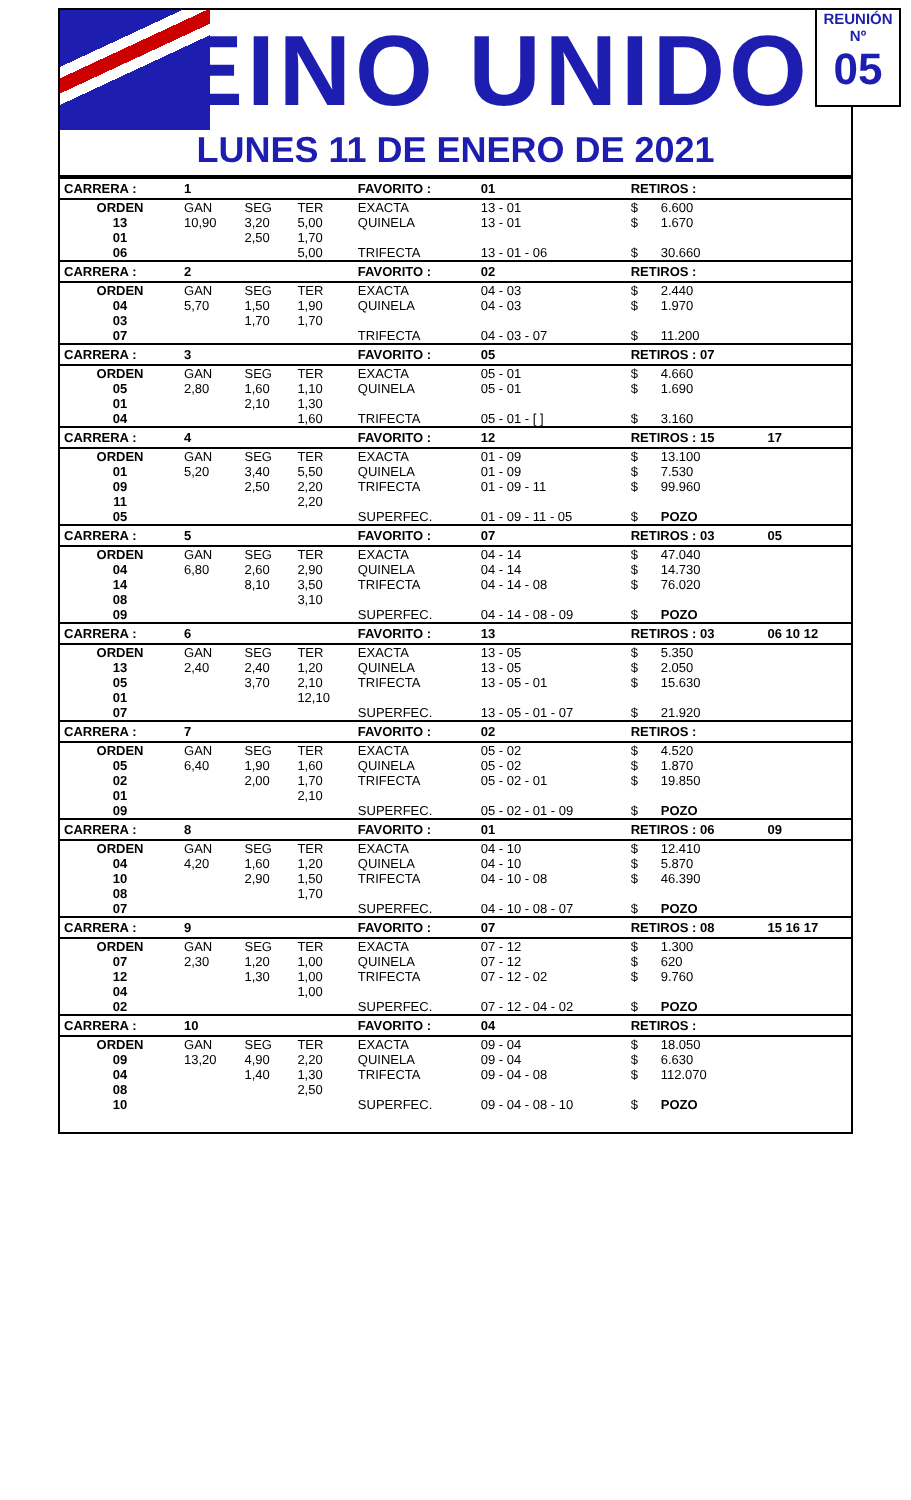REINO UNIDO
LUNES 11 DE ENERO DE 2021
REUNIÓN Nº
05
| CARRERA : | 1 | | | FAVORITO : | 01 | RETIROS : | | |
| ORDEN | GAN | SEG | TER | EXACTA | 13 - 01 | $ | 6.600 | |
| 13 | 10,90 | 3,20 | 5,00 | QUINELA | 13 - 01 | $ | 1.670 | |
| 01 | | 2,50 | 1,70 | | | | | |
| 06 | | | 5,00 | TRIFECTA | 13 - 01 - 06 | $ | 30.660 | |
| CARRERA : | 2 | | | FAVORITO : | 02 | RETIROS : | | |
| ORDEN | GAN | SEG | TER | EXACTA | 04 - 03 | $ | 2.440 | |
| 04 | 5,70 | 1,50 | 1,90 | QUINELA | 04 - 03 | $ | 1.970 | |
| 03 | | 1,70 | 1,70 | | | | | |
| 07 | | | | TRIFECTA | 04 - 03 - 07 | $ | 11.200 | |
| CARRERA : | 3 | | | FAVORITO : | 05 | RETIROS : 07 | | |
| ORDEN | GAN | SEG | TER | EXACTA | 05 - 01 | $ | 4.660 | |
| 05 | 2,80 | 1,60 | 1,10 | QUINELA | 05 - 01 | $ | 1.690 | |
| 01 | | 2,10 | 1,30 | | | | | |
| 04 | | | 1,60 | TRIFECTA | 05 - 01 - [ ] | $ | 3.160 | |
| CARRERA : | 4 | | | FAVORITO : | 12 | RETIROS : 15 | | 17 |
| ORDEN | GAN | SEG | TER | EXACTA | 01 - 09 | $ | 13.100 | |
| 01 | 5,20 | 3,40 | 5,50 | QUINELA | 01 - 09 | $ | 7.530 | |
| 09 | | 2,50 | 2,20 | TRIFECTA | 01 - 09 - 11 | $ | 99.960 | |
| 11 | | | 2,20 | | | | | |
| 05 | | | | SUPERFEC. | 01 - 09 - 11 - 05 | $ | POZO | |
| CARRERA : | 5 | | | FAVORITO : | 07 | RETIROS : 03 | | 05 |
| ORDEN | GAN | SEG | TER | EXACTA | 04 - 14 | $ | 47.040 | |
| 04 | 6,80 | 2,60 | 2,90 | QUINELA | 04 - 14 | $ | 14.730 | |
| 14 | | 8,10 | 3,50 | TRIFECTA | 04 - 14 - 08 | $ | 76.020 | |
| 08 | | | 3,10 | | | | | |
| 09 | | | | SUPERFEC. | 04 - 14 - 08 - 09 | $ | POZO | |
| CARRERA : | 6 | | | FAVORITO : | 13 | RETIROS : 03 | | 06 10 12 |
| ORDEN | GAN | SEG | TER | EXACTA | 13 - 05 | $ | 5.350 | |
| 13 | 2,40 | 2,40 | 1,20 | QUINELA | 13 - 05 | $ | 2.050 | |
| 05 | | 3,70 | 2,10 | TRIFECTA | 13 - 05 - 01 | $ | 15.630 | |
| 01 | | | 12,10 | | | | | |
| 07 | | | | SUPERFEC. | 13 - 05 - 01 - 07 | $ | 21.920 | |
| CARRERA : | 7 | | | FAVORITO : | 02 | RETIROS : | | |
| ORDEN | GAN | SEG | TER | EXACTA | 05 - 02 | $ | 4.520 | |
| 05 | 6,40 | 1,90 | 1,60 | QUINELA | 05 - 02 | $ | 1.870 | |
| 02 | | 2,00 | 1,70 | TRIFECTA | 05 - 02 - 01 | $ | 19.850 | |
| 01 | | | 2,10 | | | | | |
| 09 | | | | SUPERFEC. | 05 - 02 - 01 - 09 | $ | POZO | |
| CARRERA : | 8 | | | FAVORITO : | 01 | RETIROS : 06 | | 09 |
| ORDEN | GAN | SEG | TER | EXACTA | 04 - 10 | $ | 12.410 | |
| 04 | 4,20 | 1,60 | 1,20 | QUINELA | 04 - 10 | $ | 5.870 | |
| 10 | | 2,90 | 1,50 | TRIFECTA | 04 - 10 - 08 | $ | 46.390 | |
| 08 | | | 1,70 | | | | | |
| 07 | | | | SUPERFEC. | 04 - 10 - 08 - 07 | $ | POZO | |
| CARRERA : | 9 | | | FAVORITO : | 07 | RETIROS : 08 | | 15 16 17 |
| ORDEN | GAN | SEG | TER | EXACTA | 07 - 12 | $ | 1.300 | |
| 07 | 2,30 | 1,20 | 1,00 | QUINELA | 07 - 12 | $ | 620 | |
| 12 | | 1,30 | 1,00 | TRIFECTA | 07 - 12 - 02 | $ | 9.760 | |
| 04 | | | 1,00 | | | | | |
| 02 | | | | SUPERFEC. | 07 - 12 - 04 - 02 | $ | POZO | |
| CARRERA : | 10 | | | FAVORITO : | 04 | RETIROS : | | |
| ORDEN | GAN | SEG | TER | EXACTA | 09 - 04 | $ | 18.050 | |
| 09 | 13,20 | 4,90 | 2,20 | QUINELA | 09 - 04 | $ | 6.630 | |
| 04 | | 1,40 | 1,30 | TRIFECTA | 09 - 04 - 08 | $ | 112.070 | |
| 08 | | | 2,50 | | | | | |
| 10 | | | | SUPERFEC. | 09 - 04 - 08 - 10 | $ | POZO | |